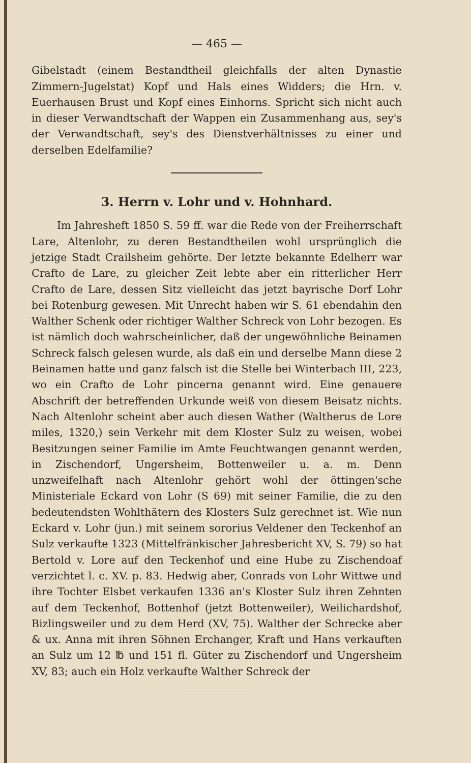— 465 —
Gibelstadt (einem Bestandtheil gleichfalls der alten Dynastie Zimmern-Jugelstat) Kopf und Hals eines Widders; die Hrn. v. Euerhausen Brust und Kopf eines Einhorns. Spricht sich nicht auch in dieser Verwandtschaft der Wappen ein Zusammenhang aus, sey's der Verwandtschaft, sey's des Dienstverhältnisses zu einer und derselben Edelfamilie?
3. Herrn v. Lohr und v. Hohnhard.
Im Jahresheft 1850 S. 59 ff. war die Rede von der Freiherrschaft Lare, Altenlohr, zu deren Bestandtheilen wohl ursprünglich die jetzige Stadt Crailsheim gehörte. Der letzte bekannte Edelherr war Crafto de Lare, zu gleicher Zeit lebte aber ein ritterlicher Herr Crafto de Lare, dessen Sitz vielleicht das jetzt bayrische Dorf Lohr bei Rotenburg gewesen. Mit Unrecht haben wir S. 61 ebendahin den Walther Schenk oder richtiger Walther Schreck von Lohr bezogen. Es ist nämlich doch wahrscheinlicher, daß der ungewöhnliche Beinamen Schreck falsch gelesen wurde, als daß ein und derselbe Mann diese 2 Beinamen hatte und ganz falsch ist die Stelle bei Winterbach III, 223, wo ein Crafto de Lohr pincerna genannt wird. Eine genauere Abschrift der betreffenden Urkunde weiß von diesem Beisatz nichts. Nach Altenlohr scheint aber auch diesen Wather (Waltherus de Lore miles, 1320,) sein Verkehr mit dem Kloster Sulz zu weisen, wobei Besitzungen seiner Familie im Amte Feuchtwangen genannt werden, in Zischendorf, Ungersheim, Bottenweiler u. a. m. Denn unzweifelhaft nach Altenlohr gehört wohl der öttingen'sche Ministeriale Eckard von Lohr (S 69) mit seiner Familie, die zu den bedeutendsten Wohlthätern des Klosters Sulz gerechnet ist. Wie nun Eckard v. Lohr (jun.) mit seinem sororius Veldener den Teckenhof an Sulz verkaufte 1323 (Mittelfränkischer Jahresbericht XV, S. 79) so hat Bertold v. Lore auf den Teckenhof und eine Hube zu Zischendoaf verzichtet l. c. XV. p. 83. Hedwig aber, Conrads von Lohr Wittwe und ihre Tochter Elsbet verkaufen 1336 an's Kloster Sulz ihren Zehnten auf dem Teckenhof, Bottenhof (jetzt Bottenweiler), Weilichardshof, Bizlingsweiler und zu dem Herd (XV, 75). Walther der Schrecke aber & ux. Anna mit ihren Söhnen Erchanger, Kraft und Hans verkauften an Sulz um 12 ℔ und 151 fl. Güter zu Zischendorf und Ungersheim XV, 83; auch ein Holz verkaufte Walther Schreck der